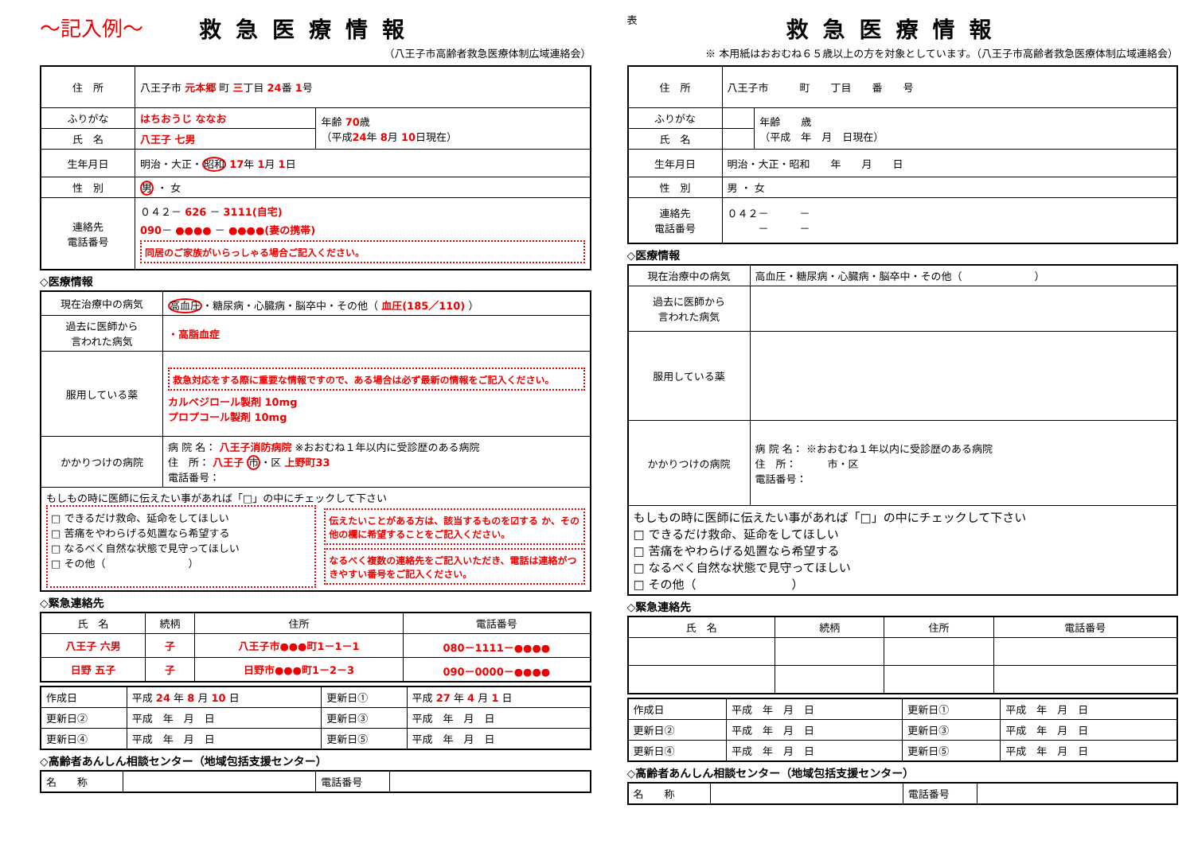～記入例～ 救急医療情報
（八王子市高齢者救急医療体制広域連絡会）
| 住 所 | 八王子市 元本郷 町 三 丁目 24 番 1 号 | |
| ふりがな | はちおうじ ななお | 年齢 70 歳 （平成 24 年 8 月 10 日現在） |
| 氏 名 | 八王子 七男 | |
| 生年月日 | 明治・大正・ 昭和 17 年 1 月 1 日 | |
| 性 別 | 男 ・ 女 | |
| 連絡先 電話番号 | ０４２－ 626 － 3111(自宅) 090 － ●●●● － ●●●●(妻の携帯) 同居のご家族がいらっしゃる場合ご記入ください。 | |
◇医療情報
| 現在治療中の病気 | 高血圧 ・糖尿病・心臓病・脳卒中・その他（ 血圧(185／110) ） |
| 過去に医師から 言われた病気 | ・高脂血症 |
| 服用している薬 | 救急対応をする際に重要な情報ですので、ある場合は必ず最新の情報をご記入ください。 カルベジロール製剤 10mg プロプコール製剤 10mg |
| かかりつけの病院 | 病 院 名： 八王子消防病院 ※おおむね１年以内に受診歴のある病院 住 所： 八王子 市 ・区 上野町33 電話番号： |
| もしもの時に医師に伝えたい事があれば「□」の中にチェックして下さい □ できるだけ救命、延命をしてほしい □ 苦痛をやわらげる処置なら希望する □ なるべく自然な状態で見守ってほしい □ その他（ ） 伝えたいことがある方は、該当するものを☑する か、その他の欄に希望することをご記入ください。 なるべく複数の連絡先をご記入いただき、電話は連絡がつきやすい番号をご記入ください。 | |
◇緊急連絡先
| 氏 名 | 続柄 | 住所 | 電話番号 |
| --- | --- | --- | --- |
| 八王子 六男 | 子 | 八王子市●●●町1－1－1 | 080－1111－●●●● |
| 日野 五子 | 子 | 日野市●●●町1－2－3 | 090－0000－●●●● |
| 作成日 | 平成 24 年 8 月 10 日 | 更新日① | 平成 27 年 4 月 1 日 |
| 更新日② | 平成 年 月 日 | 更新日③ | 平成 年 月 日 |
| 更新日④ | 平成 年 月 日 | 更新日⑤ | 平成 年 月 日 |
◇高齢者あんしん相談センター（地域包括支援センター）
| 名 称 | | 電話番号 | |
表
救急医療情報
※ 本用紙はおおむね６５歳以上の方を対象としています。（八王子市高齢者救急医療体制広域連絡会）
| 住 所 | 八王子市 町 丁目 番 号 | |
| ふりがな | | 年齢 歳 （平成 年 月 日現在） |
| 氏 名 | | |
| 生年月日 | 明治・大正・昭和 年 月 日 | |
| 性 別 | 男 ・ 女 | |
| 連絡先 電話番号 | ０４２－ － － － | |
◇医療情報
| 現在治療中の病気 | 高血圧・糖尿病・心臓病・脳卒中・その他（ ） |
| 過去に医師から 言われた病気 | |
| 服用している薬 | |
| かかりつけの病院 | 病 院 名： ※おおむね１年以内に受診歴のある病院 住 所： 市・区 電話番号： |
| もしもの時に医師に伝えたい事があれば「□」の中にチェックして下さい □ できるだけ救命、延命をしてほしい □ 苦痛をやわらげる処置なら希望する □ なるべく自然な状態で見守ってほしい □ その他（ ） | |
◇緊急連絡先
| 氏 名 | 続柄 | 住所 | 電話番号 |
| --- | --- | --- | --- |
| 作成日 | 平成 年 月 日 | 更新日① | 平成 年 月 日 |
| 更新日② | 平成 年 月 日 | 更新日③ | 平成 年 月 日 |
| 更新日④ | 平成 年 月 日 | 更新日⑤ | 平成 年 月 日 |
◇高齢者あんしん相談センター（地域包括支援センター）
| 名 称 | | 電話番号 | |